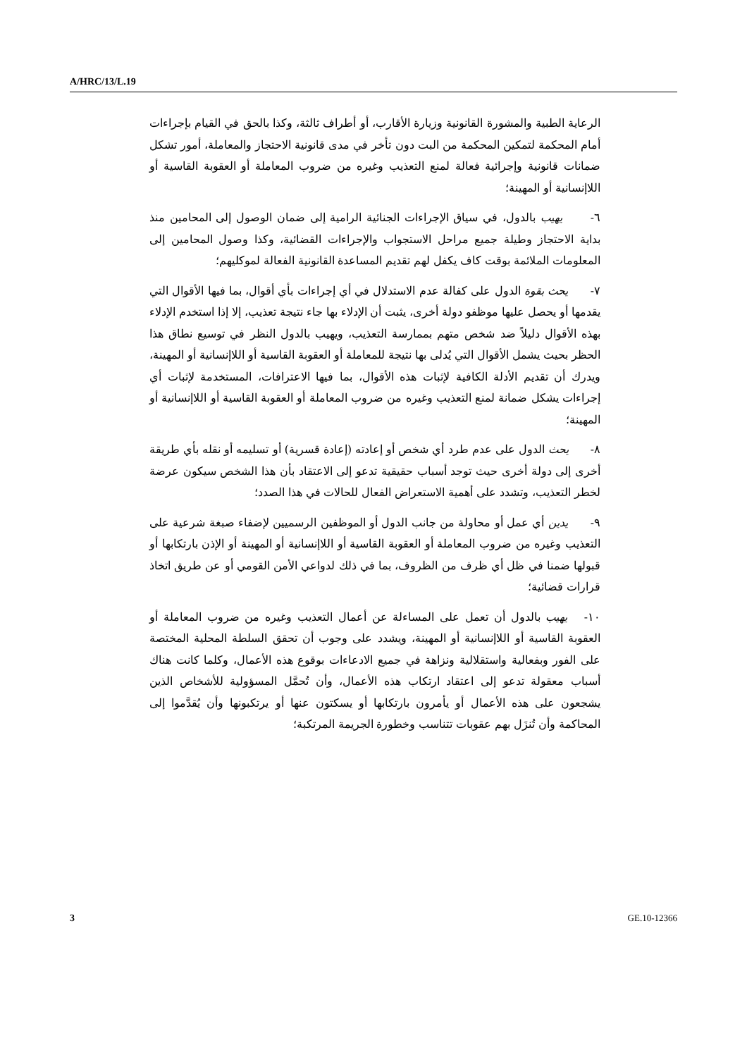A/HRC/13/L.19
الرعاية الطبية والمشورة القانونية وزيارة الأقارب، أو أطراف ثالثة، وكذا بالحق في القيام بإجراءات أمام المحكمة لتمكين المحكمة من البت دون تأخر في مدى قانونية الاحتجاز والمعاملة، أمور تشكل ضمانات قانونية وإجرائية فعالة لمنع التعذيب وغيره من ضروب المعاملة أو العقوبة القاسية أو اللاإنسانية أو المهينة؛
٦- يهيب بالدول، في سياق الإجراءات الجنائية الرامية إلى ضمان الوصول إلى المحامين منذ بداية الاحتجاز وطيلة جميع مراحل الاستجواب والإجراءات القضائية، وكذا وصول المحامين إلى المعلومات الملائمة بوقت كاف يكفل لهم تقديم المساعدة القانونية الفعالة لموكليهم؛
٧- يحث بقوة الدول على كفالة عدم الاستدلال في أي إجراءات بأي أقوال، بما فيها الأقوال التي يقدمها أو يحصل عليها موظفو دولة أخرى، يثبت أن الإدلاء بها جاء نتيجة تعذيب، إلا إذا استخدم الإدلاء بهذه الأقوال دليلاً ضد شخص متهم بممارسة التعذيب، ويهيب بالدول النظر في توسيع نطاق هذا الحظر بحيث يشمل الأقوال التي يُدلى بها نتيجة للمعاملة أو العقوبة القاسية أو اللاإنسانية أو المهينة، ويدرك أن تقديم الأدلة الكافية لإثبات هذه الأقوال، بما فيها الاعترافات، المستخدمة لإثبات أي إجراءات يشكل ضمانة لمنع التعذيب وغيره من ضروب المعاملة أو العقوبة القاسية أو اللاإنسانية أو المهينة؛
٨- يحث الدول على عدم طرد أي شخص أو إعادته (إعادة قسرية) أو تسليمه أو نقله بأي طريقة أخرى إلى دولة أخرى حيث توجد أسباب حقيقية تدعو إلى الاعتقاد بأن هذا الشخص سيكون عرضة لخطر التعذيب، وتشدد على أهمية الاستعراض الفعال للحالات في هذا الصدد؛
٩- يدين أي عمل أو محاولة من جانب الدول أو الموظفين الرسميين لإضفاء صبغة شرعية على التعذيب وغيره من ضروب المعاملة أو العقوبة القاسية أو اللاإنسانية أو المهينة أو الإذن بارتكابها أو قبولها ضمنا في ظل أي ظرف من الظروف، بما في ذلك لدواعي الأمن القومي أو عن طريق اتخاذ قرارات قضائية؛
١٠- يهيب بالدول أن تعمل على المساءلة عن أعمال التعذيب وغيره من ضروب المعاملة أو العقوبة القاسية أو اللاإنسانية أو المهينة، ويشدد على وجوب أن تحقق السلطة المحلية المختصة على الفور وبفعالية واستقلالية ونزاهة في جميع الادعاءات بوقوع هذه الأعمال، وكلما كانت هناك أسباب معقولة تدعو إلى اعتقاد ارتكاب هذه الأعمال، وأن تُحمَّل المسؤولية للأشخاص الذين يشجعون على هذه الأعمال أو يأمرون بارتكابها أو يسكتون عنها أو يرتكبونها وأن يُقدَّموا إلى المحاكمة وأن تُنزَل بهم عقوبات تتناسب وخطورة الجريمة المرتكبة؛
3 GE.10-12366